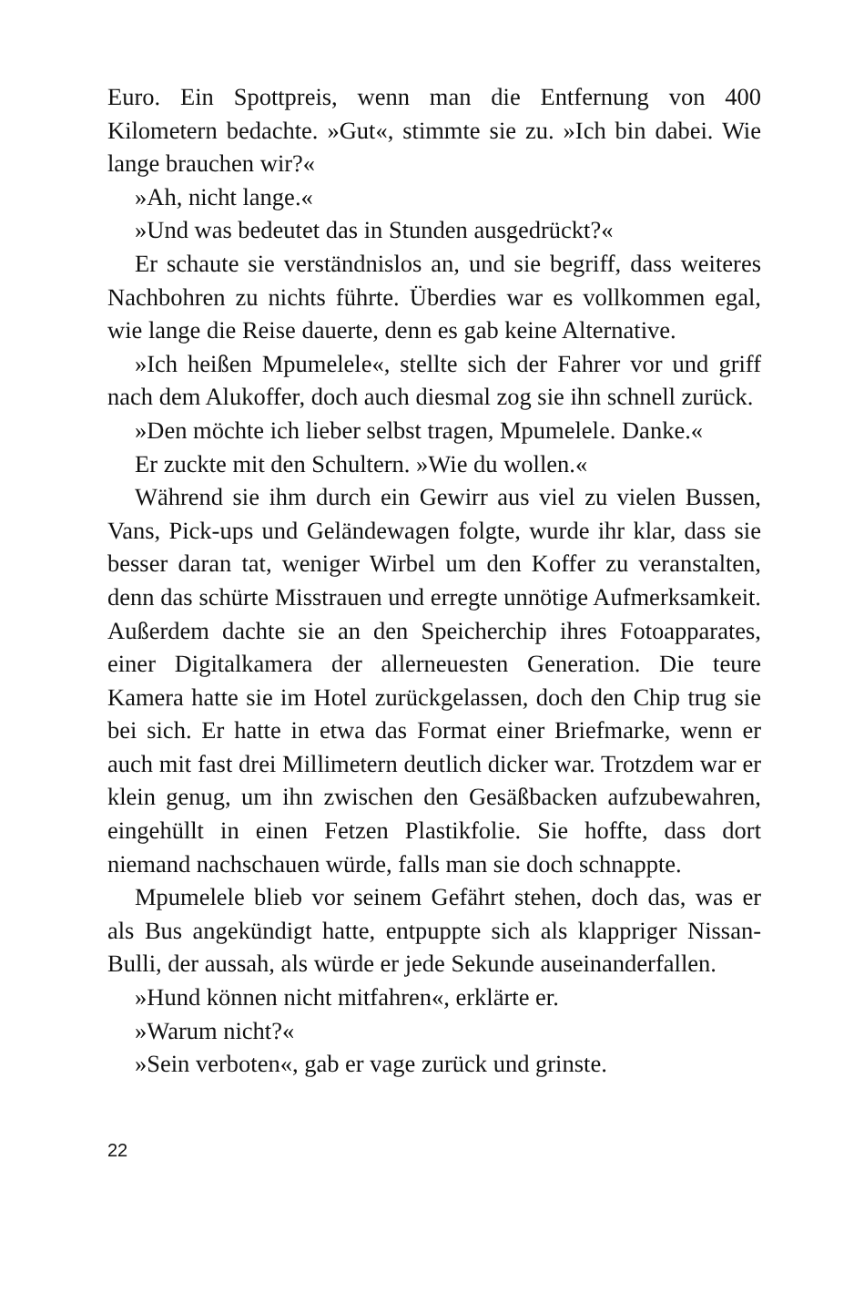Euro. Ein Spottpreis, wenn man die Entfernung von 400 Kilometern bedachte. »Gut«, stimmte sie zu. »Ich bin dabei. Wie lange brauchen wir?«
»Ah, nicht lange.«
»Und was bedeutet das in Stunden ausgedrückt?«
Er schaute sie verständnislos an, und sie begriff, dass weiteres Nachbohren zu nichts führte. Überdies war es vollkommen egal, wie lange die Reise dauerte, denn es gab keine Alternative.
»Ich heißen Mpumelele«, stellte sich der Fahrer vor und griff nach dem Alukoffer, doch auch diesmal zog sie ihn schnell zurück.
»Den möchte ich lieber selbst tragen, Mpumelele. Danke.«
Er zuckte mit den Schultern. »Wie du wollen.«
Während sie ihm durch ein Gewirr aus viel zu vielen Bussen, Vans, Pick-ups und Geländewagen folgte, wurde ihr klar, dass sie besser daran tat, weniger Wirbel um den Koffer zu veranstalten, denn das schürte Misstrauen und erregte unnötige Aufmerksamkeit. Außerdem dachte sie an den Speicherchip ihres Fotoapparates, einer Digitalkamera der allerneuesten Generation. Die teure Kamera hatte sie im Hotel zurückgelassen, doch den Chip trug sie bei sich. Er hatte in etwa das Format einer Briefmarke, wenn er auch mit fast drei Millimetern deutlich dicker war. Trotzdem war er klein genug, um ihn zwischen den Gesäßbacken aufzubewahren, eingehüllt in einen Fetzen Plastikfolie. Sie hoffte, dass dort niemand nachschauen würde, falls man sie doch schnappte.
Mpumelele blieb vor seinem Gefährt stehen, doch das, was er als Bus angekündigt hatte, entpuppte sich als klappriger Nissan-Bulli, der aussah, als würde er jede Sekunde auseinanderfallen.
»Hund können nicht mitfahren«, erklärte er.
»Warum nicht?«
»Sein verboten«, gab er vage zurück und grinste.
22